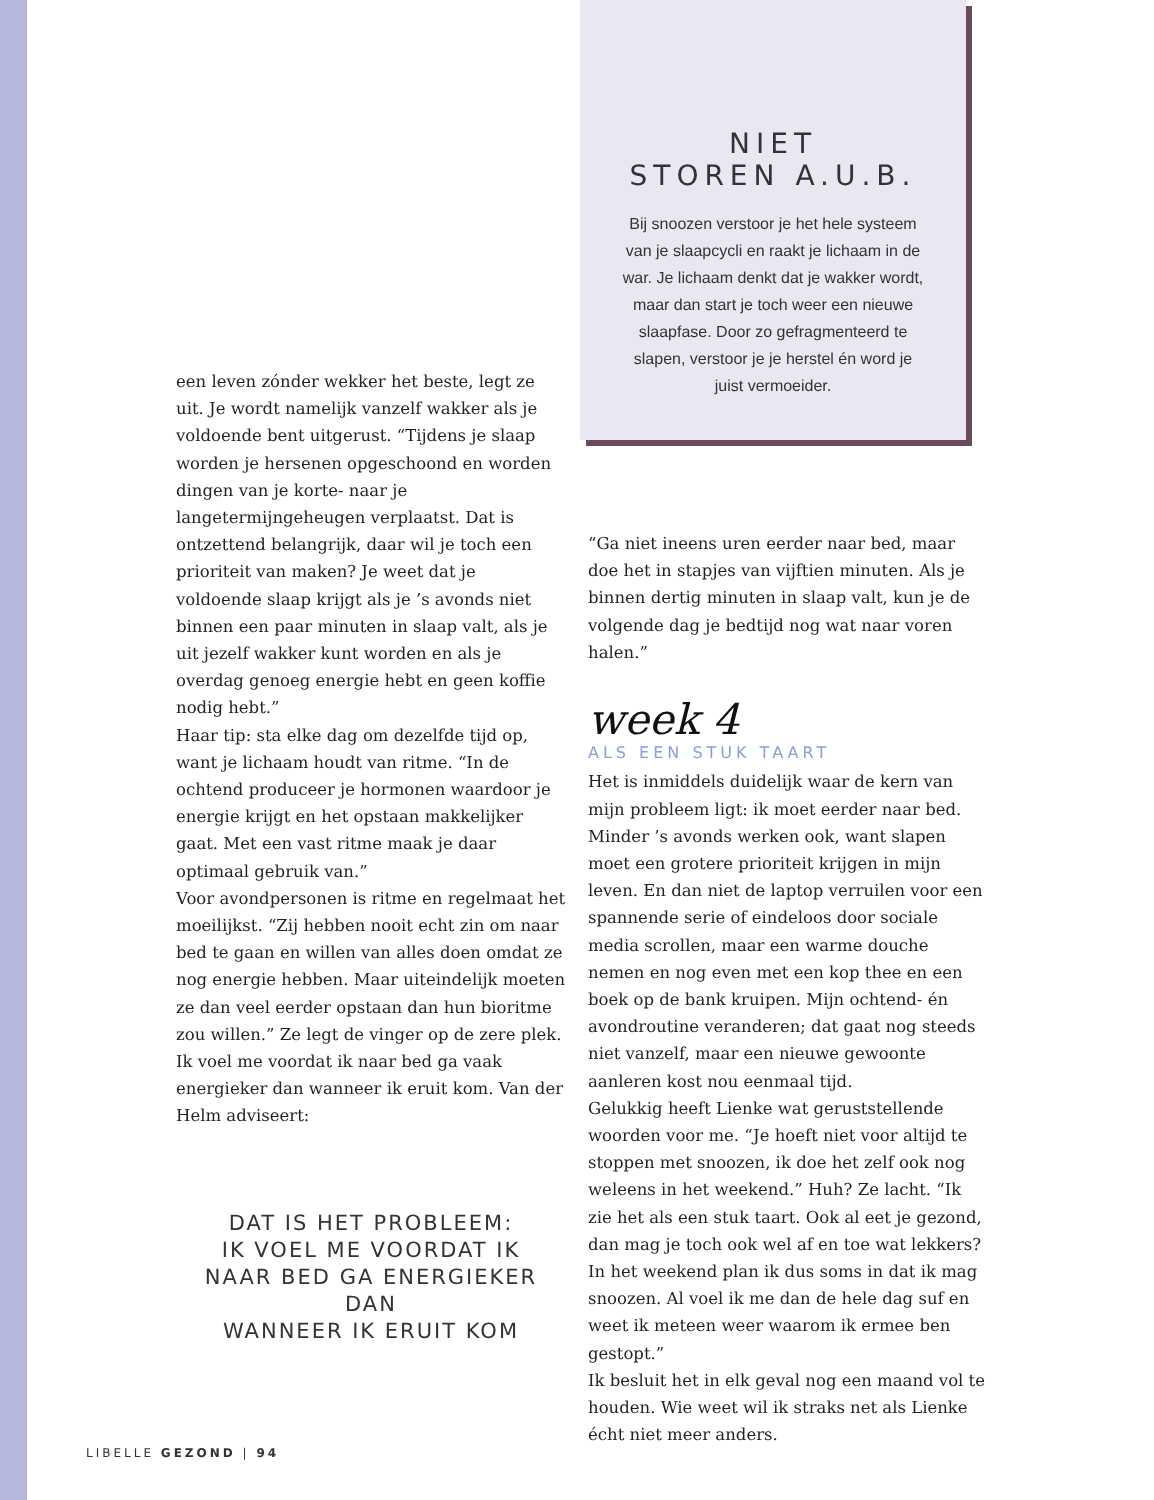een leven zónder wekker het beste, legt ze uit. Je wordt namelijk vanzelf wakker als je voldoende bent uitgerust. “Tijdens je slaap worden je hersenen opgeschoond en worden dingen van je korte- naar je langetermijngeheugen verplaatst. Dat is ontzettend belangrijk, daar wil je toch een prioriteit van maken? Je weet dat je voldoende slaap krijgt als je ’s avonds niet binnen een paar minuten in slaap valt, als je uit jezelf wakker kunt worden en als je overdag genoeg energie hebt en geen koffie nodig hebt.”
Haar tip: sta elke dag om dezelfde tijd op, want je lichaam houdt van ritme. “In de ochtend produceer je hormonen waardoor je energie krijgt en het opstaan makkelijker gaat. Met een vast ritme maak je daar optimaal gebruik van.”
Voor avondpersonen is ritme en regelmaat het moeilijkst. “Zij hebben nooit echt zin om naar bed te gaan en willen van alles doen omdat ze nog energie hebben. Maar uiteindelijk moeten ze dan veel eerder opstaan dan hun bioritme zou willen.” Ze legt de vinger op de zere plek. Ik voel me voordat ik naar bed ga vaak energieker dan wanneer ik eruit kom. Van der Helm adviseert:
DAT IS HET PROBLEEM:
IK VOEL ME VOORDAT IK
NAAR BED GA ENERGIEKER DAN
WANNEER IK ERUIT KOM
NIET
STOREN A.U.B.
Bij snoozen verstoor je het hele systeem van je slaapcycli en raakt je lichaam in de war. Je lichaam denkt dat je wakker wordt, maar dan start je toch weer een nieuwe slaapfase. Door zo gefragmenteerd te slapen, verstoor je je herstel én word je juist vermoeider.
“Ga niet ineens uren eerder naar bed, maar doe het in stapjes van vijftien minuten. Als je binnen dertig minuten in slaap valt, kun je de volgende dag je bedtijd nog wat naar voren halen.”
week 4
ALS EEN STUK TAART
Het is inmiddels duidelijk waar de kern van mijn probleem ligt: ik moet eerder naar bed. Minder ’s avonds werken ook, want slapen moet een grotere prioriteit krijgen in mijn leven. En dan niet de laptop verruilen voor een spannende serie of eindeloos door sociale media scrollen, maar een warme douche nemen en nog even met een kop thee en een boek op de bank kruipen. Mijn ochtend- én avondroutine veranderen; dat gaat nog steeds niet vanzelf, maar een nieuwe gewoonte aanleren kost nou eenmaal tijd.
Gelukkig heeft Lienke wat geruststellende woorden voor me. “Je hoeft niet voor altijd te stoppen met snoozen, ik doe het zelf ook nog weleens in het weekend.” Huh? Ze lacht. “Ik zie het als een stuk taart. Ook al eet je gezond, dan mag je toch ook wel af en toe wat lekkers? In het weekend plan ik dus soms in dat ik mag snoozen. Al voel ik me dan de hele dag suf en weet ik meteen weer waarom ik ermee ben gestopt.”
Ik besluit het in elk geval nog een maand vol te houden. Wie weet wil ik straks net als Lienke écht niet meer anders.
LIBELLE GEZOND | 94